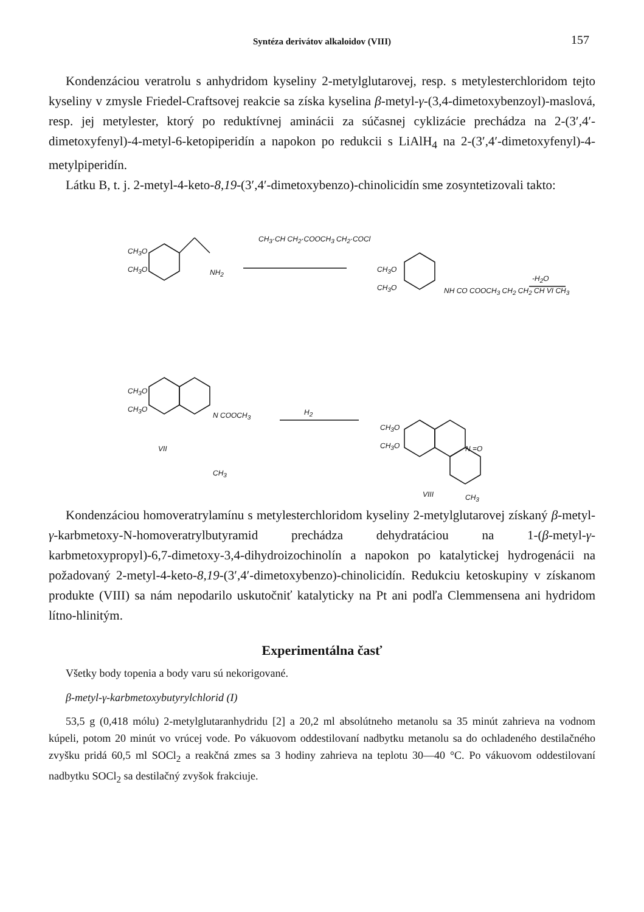Syntéza derivátov alkaloidov (VIII) 157
Kondenzáciou veratrolu s anhydridom kyseliny 2-metylglutarovej, resp. s metylesterchloridom tejto kyseliny v zmysle Friedel-Craftsovej reakcie sa získa kyselina β-metyl-γ-(3,4-dimetoxybenzoyl)-maslová, resp. jej metylester, ktorý po reduktívnej aminácii za súčasnej cyklizácie prechádza na 2-(3′,4′-dimetoxyfenyl)-4-metyl-6-ketopiperidín a napokon po redukcii s LiAlH<sub>4</sub> na 2-(3′,4′-dimetoxyfenyl)-4-metylpiperidín.
Látku B, t. j. 2-metyl-4-keto-8,19-(3′,4′-dimetoxybenzo)-chinolicidín sme zosyntetizovali takto:
CH<sub>3</sub>O
CH<sub>3</sub>O NH<sub>2</sub>
CH<sub>3</sub>·CH CH<sub>2</sub>·COOCH<sub>3</sub> CH<sub>2</sub>·COCl
CH<sub>3</sub>O
CH<sub>3</sub>O NH CO COOCH<sub>3</sub> CH<sub>2</sub> CH<sub>2</sub> CH VI CH<sub>3</sub>
-H<sub>2</sub>O
CH<sub>3</sub>O
CH<sub>3</sub>O
N COOCH<sub>3</sub>
VII
CH<sub>3</sub>
H<sub>2</sub>
CH<sub>3</sub>O
CH<sub>3</sub>O N =O
VIII CH<sub>3</sub>
Kondenzáciou homoveratrylamínu s metylesterchloridom kyseliny 2-metylglutarovej získaný β-metyl-γ-karbmetoxy-N-homoveratrylbutyramid prechádza dehydratáciou na 1-(β-metyl-γ-karbmetoxypropyl)-6,7-dimetoxy-3,4-dihydroizochinolín a napokon po katalytickej hydrogenácii na požadovaný 2-metyl-4-keto-8,19-(3′,4′-dimetoxybenzo)-chinolicidín. Redukciu ketoskupiny v získanom produkte (VIII) sa nám nepodarilo uskutočniť katalyticky na Pt ani podľa Clemmensena ani hydridom lítno-hlinitým.
Experimentálna časť
Všetky body topenia a body varu sú nekorigované.
β-metyl-γ-karbmetoxybutyrylchlorid (I)
53,5 g (0,418 mólu) 2-metylglutaranhydridu [2] a 20,2 ml absolútneho metanolu sa 35 minút zahrieva na vodnom kúpeli, potom 20 minút vo vrúcej vode. Po vákuovom oddestilovaní nadbytku metanolu sa do ochladeného destilačného zvyšku pridá 60,5 ml SOCl<sub>2</sub> a reakčná zmes sa 3 hodiny zahrieva na teplotu 30—40 °C. Po vákuovom oddestilovaní nadbytku SOCl<sub>2</sub> sa destilačný zvyšok frakciuje.